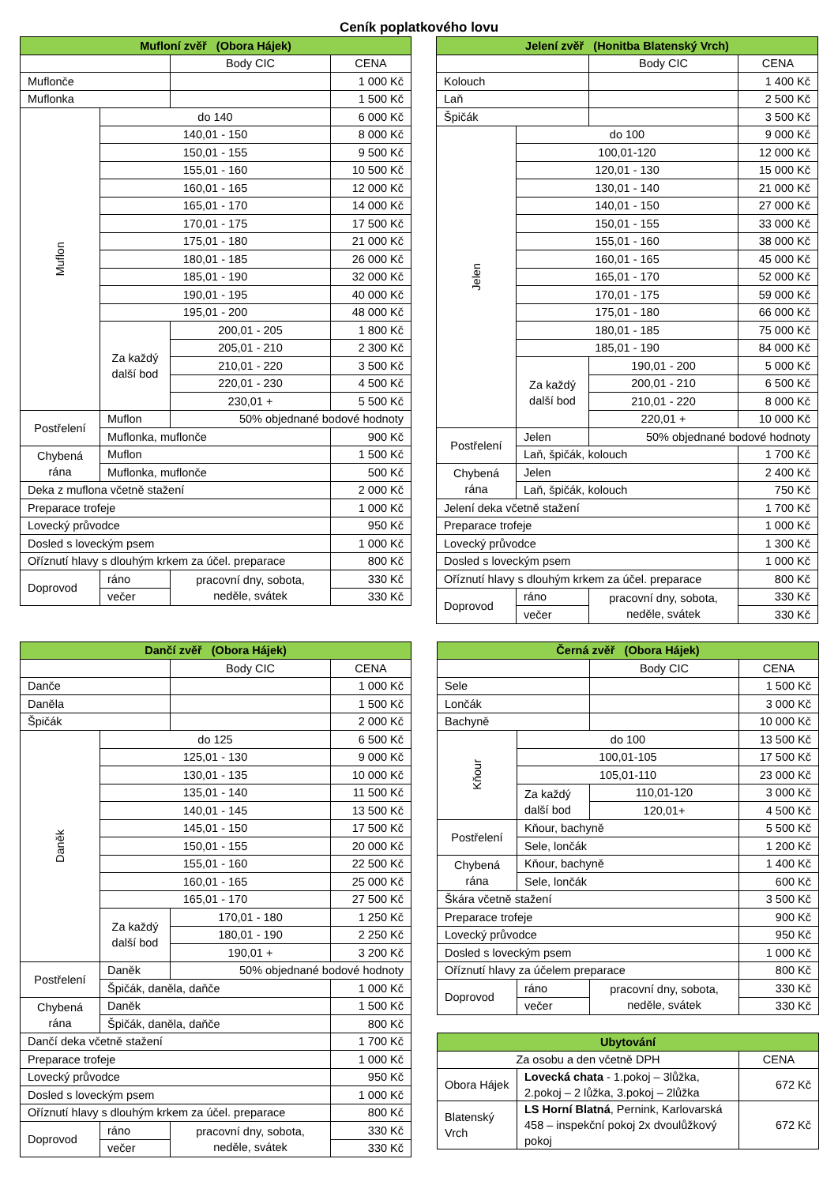Ceník poplatkového lovu
| Mufloní zvěř (Obora Hájek) | | | |
| --- | --- | --- | --- |
| | | Body CIC | CENA |
| Muflonče | | | 1 000 Kč |
| Muflonka | | | 1 500 Kč |
| Muflon | do 140 | | 6 000 Kč |
| | 140,01 - 150 | | 8 000 Kč |
| | 150,01 - 155 | | 9 500 Kč |
| | 155,01 - 160 | | 10 500 Kč |
| | 160,01 - 165 | | 12 000 Kč |
| | 165,01 - 170 | | 14 000 Kč |
| | 170,01 - 175 | | 17 500 Kč |
| | 175,01 - 180 | | 21 000 Kč |
| | 180,01 - 185 | | 26 000 Kč |
| | 185,01 - 190 | | 32 000 Kč |
| | 190,01 - 195 | | 40 000 Kč |
| | 195,01 - 200 | | 48 000 Kč |
| | Za každý další bod | 200,01 - 205 | 1 800 Kč |
| | | 205,01 - 210 | 2 300 Kč |
| | | 210,01 - 220 | 3 500 Kč |
| | | 220,01 - 230 | 4 500 Kč |
| | | 230,01 + | 5 500 Kč |
| Postřelení | Muflon | 50% objednané bodové hodnoty | |
| | Muflonka, muflonče | | 900 Kč |
| Chybená rána | Muflon | | 1 500 Kč |
| | Muflonka, muflonče | | 500 Kč |
| Deka z muflona včetně stažení | | | 2 000 Kč |
| Preparace trofeje | | | 1 000 Kč |
| Lovecký průvodce | | | 950 Kč |
| Dosled s loveckým psem | | | 1 000 Kč |
| Oříznutí hlavy s dlouhým krkem za účel. preparace | | | 800 Kč |
| Doprovod | ráno | pracovní dny, sobota, neděle, svátek | 330 Kč |
| | večer | | 330 Kč |
| Jelení zvěř (Honitba Blatenský Vrch) | | | |
| --- | --- | --- | --- |
| | | Body CIC | CENA |
| Kolouch | | | 1 400 Kč |
| Laň | | | 2 500 Kč |
| Špičák | | | 3 500 Kč |
| Jelen | do 100 | | 9 000 Kč |
| | 100,01-120 | | 12 000 Kč |
| | 120,01 - 130 | | 15 000 Kč |
| | 130,01 - 140 | | 21 000 Kč |
| | 140,01 - 150 | | 27 000 Kč |
| | 150,01 - 155 | | 33 000 Kč |
| | 155,01 - 160 | | 38 000 Kč |
| | 160,01 - 165 | | 45 000 Kč |
| | 165,01 - 170 | | 52 000 Kč |
| | 170,01 - 175 | | 59 000 Kč |
| | 175,01 - 180 | | 66 000 Kč |
| | 180,01 - 185 | | 75 000 Kč |
| | 185,01 - 190 | | 84 000 Kč |
| | Za každý další bod | 190,01 - 200 | 5 000 Kč |
| | | 200,01 - 210 | 6 500 Kč |
| | | 210,01 - 220 | 8 000 Kč |
| | | 220,01 + | 10 000 Kč |
| Postřelení | Jelen | 50% objednané bodové hodnoty | |
| | Laň, špičák, kolouch | | 1 700 Kč |
| Chybená rána | Jelen | | 2 400 Kč |
| | Laň, špičák, kolouch | | 750 Kč |
| Jelení deka včetně stažení | | | 1 700 Kč |
| Preparace trofeje | | | 1 000 Kč |
| Lovecký průvodce | | | 1 300 Kč |
| Dosled s loveckým psem | | | 1 000 Kč |
| Oříznutí hlavy s dlouhým krkem za účel. preparace | | | 800 Kč |
| Doprovod | ráno | pracovní dny, sobota, neděle, svátek | 330 Kč |
| | večer | | 330 Kč |
| Dančí zvěř (Obora Hájek) | | | |
| --- | --- | --- | --- |
| | | Body CIC | CENA |
| Dančе | | | 1 000 Kč |
| Daněla | | | 1 500 Kč |
| Špičák | | | 2 000 Kč |
| Daněk | do 125 | | 6 500 Kč |
| | 125,01 - 130 | | 9 000 Kč |
| | 130,01 - 135 | | 10 000 Kč |
| | 135,01 - 140 | | 11 500 Kč |
| | 140,01 - 145 | | 13 500 Kč |
| | 145,01 - 150 | | 17 500 Kč |
| | 150,01 - 155 | | 20 000 Kč |
| | 155,01 - 160 | | 22 500 Kč |
| | 160,01 - 165 | | 25 000 Kč |
| | 165,01 - 170 | | 27 500 Kč |
| | Za každý další bod | 170,01 - 180 | 1 250 Kč |
| | | 180,01 - 190 | 2 250 Kč |
| | | 190,01 + | 3 200 Kč |
| Postřelení | Daněk | 50% objednané bodové hodnoty | |
| | Špičák, daněla, daňče | | 1 000 Kč |
| Chybená rána | Daněk | | 1 500 Kč |
| | Špičák, daněla, daňče | | 800 Kč |
| Dančí deka včetně stažení | | | 1 700 Kč |
| Preparace trofeje | | | 1 000 Kč |
| Lovecký průvodce | | | 950 Kč |
| Dosled s loveckým psem | | | 1 000 Kč |
| Oříznutí hlavy s dlouhým krkem za účel. preparace | | | 800 Kč |
| Doprovod | ráno | pracovní dny, sobota, neděle, svátek | 330 Kč |
| | večer | | 330 Kč |
| Černá zvěř (Obora Hájek) | | | |
| --- | --- | --- | --- |
| | | Body CIC | CENA |
| Sele | | | 1 500 Kč |
| Lončák | | | 3 000 Kč |
| Bachyně | | | 10 000 Kč |
| Kňour | do 100 | | 13 500 Kč |
| | 100,01-105 | | 17 500 Kč |
| | 105,01-110 | | 23 000 Kč |
| | Za každý další bod | 110,01-120 | 3 000 Kč |
| | | 120,01+ | 4 500 Kč |
| Postřelení | Kňour, bachyně | | 5 500 Kč |
| | Sele, lončák | | 1 200 Kč |
| Chybená rána | Kňour, bachyně | | 1 400 Kč |
| | Sele, lončák | | 600 Kč |
| Škára včetně stažení | | | 3 500 Kč |
| Preparace trofeje | | | 900 Kč |
| Lovecký průvodce | | | 950 Kč |
| Dosled s loveckým psem | | | 1 000 Kč |
| Oříznutí hlavy za účelem preparace | | | 800 Kč |
| Doprovod | ráno | pracovní dny, sobota, neděle, svátek | 330 Kč |
| | večer | | 330 Kč |
| Ubytování | | |
| --- | --- | --- |
| Za osobu a den včetně DPH | | CENA |
| Obora Hájek | Lovecká chata - 1.pokoj – 3lůžka, 2.pokoj – 2 lůžka, 3.pokoj – 2lůžka | 672 Kč |
| Blatenský Vrch | LS Horní Blatná , Pernink, Karlovarská 458 – inspekční pokoj 2x dvoulůžkový pokoj | 672 Kč |